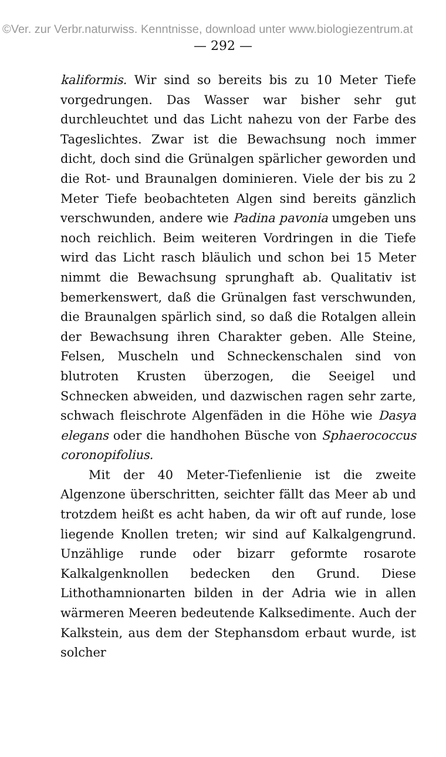©Ver. zur Verbr.naturwiss. Kenntnisse, download unter www.biologiezentrum.at
— 292 —
kaliformis. Wir sind so bereits bis zu 10 Meter Tiefe vorgedrungen. Das Wasser war bisher sehr gut durchleuchtet und das Licht nahezu von der Farbe des Tageslichtes. Zwar ist die Bewachsung noch immer dicht, doch sind die Grünalgen spärlicher geworden und die Rot- und Braunalgen dominieren. Viele der bis zu 2 Meter Tiefe beobachteten Algen sind bereits gänzlich verschwunden, andere wie Padina pavonia umgeben uns noch reichlich. Beim weiteren Vordringen in die Tiefe wird das Licht rasch bläulich und schon bei 15 Meter nimmt die Bewachsung sprunghaft ab. Qualitativ ist bemerkenswert, daß die Grünalgen fast verschwunden, die Braunalgen spärlich sind, so daß die Rotalgen allein der Bewachsung ihren Charakter geben. Alle Steine, Felsen, Muscheln und Schneckenschalen sind von blutroten Krusten überzogen, die Seeigel und Schnecken abweiden, und dazwischen ragen sehr zarte, schwach fleischrote Algenfäden in die Höhe wie Dasya elegans oder die handhohen Büsche von Sphaerococcus coronopifolius.
Mit der 40 Meter-Tiefenlienie ist die zweite Algenzone überschritten, seichter fällt das Meer ab und trotzdem heißt es acht haben, da wir oft auf runde, lose liegende Knollen treten; wir sind auf Kalkalgengrund. Unzählige runde oder bizarr geformte rosarote Kalkalgenknollen bedecken den Grund. Diese Lithothamnionarten bilden in der Adria wie in allen wärmeren Meeren bedeutende Kalksedimente. Auch der Kalkstein, aus dem der Stephansdom erbaut wurde, ist solcher